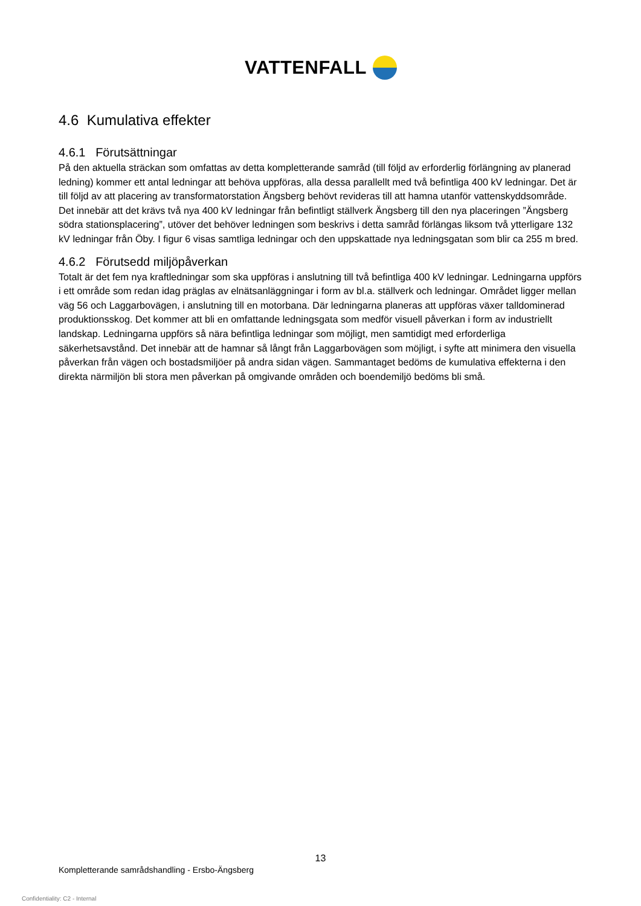VATTENFALL
4.6 Kumulativa effekter
4.6.1 Förutsättningar
På den aktuella sträckan som omfattas av detta kompletterande samråd (till följd av erforderlig förlängning av planerad ledning) kommer ett antal ledningar att behöva uppföras, alla dessa parallellt med två befintliga 400 kV ledningar. Det är till följd av att placering av transformatorstation Ängsberg behövt revideras till att hamna utanför vattenskyddsområde. Det innebär att det krävs två nya 400 kV ledningar från befintligt ställverk Ängsberg till den nya placeringen ”Ängsberg södra stationsplacering”, utöver det behöver ledningen som beskrivs i detta samråd förlängas liksom två ytterligare 132 kV ledningar från Öby. I figur 6 visas samtliga ledningar och den uppskattade nya ledningsgatan som blir ca 255 m bred.
4.6.2 Förutsedd miljöpåverkan
Totalt är det fem nya kraftledningar som ska uppföras i anslutning till två befintliga 400 kV ledningar. Ledningarna uppförs i ett område som redan idag präglas av elnätsanläggningar i form av bl.a. ställverk och ledningar. Området ligger mellan väg 56 och Laggarbovägen, i anslutning till en motorbana. Där ledningarna planeras att uppföras växer talldominerad produktionsskog. Det kommer att bli en omfattande ledningsgata som medför visuell påverkan i form av industriellt landskap. Ledningarna uppförs så nära befintliga ledningar som möjligt, men samtidigt med erforderliga säkerhetsavstånd. Det innebär att de hamnar så långt från Laggarbovägen som möjligt, i syfte att minimera den visuella påverkan från vägen och bostadsmiljöer på andra sidan vägen. Sammantaget bedöms de kumulativa effekterna i den direkta närmiljön bli stora men påverkan på omgivande områden och boendemiljö bedöms bli små.
13
Kompletterande samrådshandling - Ersbo-Ängsberg
Confidentiality: C2 - Internal